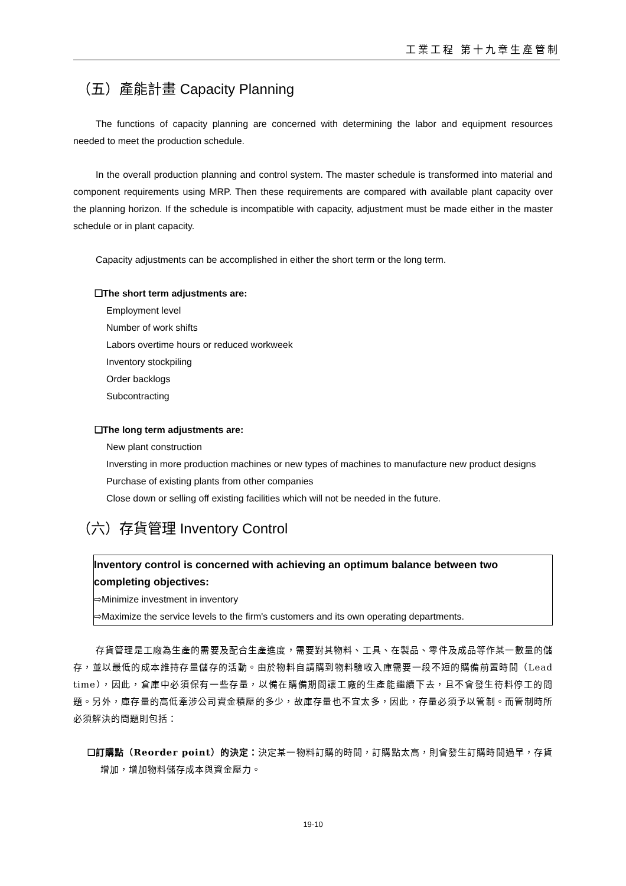工業工程 第十九章生產管制
（五）產能計畫 Capacity Planning
The functions of capacity planning are concerned with determining the labor and equipment resources needed to meet the production schedule.
In the overall production planning and control system. The master schedule is transformed into material and component requirements using MRP. Then these requirements are compared with available plant capacity over the planning horizon. If the schedule is incompatible with capacity, adjustment must be made either in the master schedule or in plant capacity.
Capacity adjustments can be accomplished in either the short term or the long term.
❑The short term adjustments are:
Employment level
Number of work shifts
Labors overtime hours or reduced workweek
Inventory stockpiling
Order backlogs
Subcontracting
❑The long term adjustments are:
New plant construction
Inversting in more production machines or new types of machines to manufacture new product designs
Purchase of existing plants from other companies
Close down or selling off existing facilities which will not be needed in the future.
（六）存貨管理 Inventory Control
Inventory control is concerned with achieving an optimum balance between two completing objectives:
⇨Minimize investment in inventory
⇨Maximize the service levels to the firm's customers and its own operating departments.
存貨管理是工廠為生產的需要及配合生產進度，需要對其物料、工具、在製品、零件及成品等作某一數量的儲存，並以最低的成本維持存量儲存的活動。由於物料自請購到物料驗收入庫需要一段不短的購備前置時間（Lead time），因此，倉庫中必須保有一些存量，以備在購備期間讓工廠的生產能繼續下去，且不會發生待料停工的問題。另外，庫存量的高低牽涉公司資金積壓的多少，故庫存量也不宜太多，因此，存量必須予以管制。而管制時所必須解決的問題則包括：
❑訂購點（Reorder point）的決定：決定某一物料訂購的時間，訂購點太高，則會發生訂購時間過早，存貨增加，增加物料儲存成本與資金壓力。
19-10